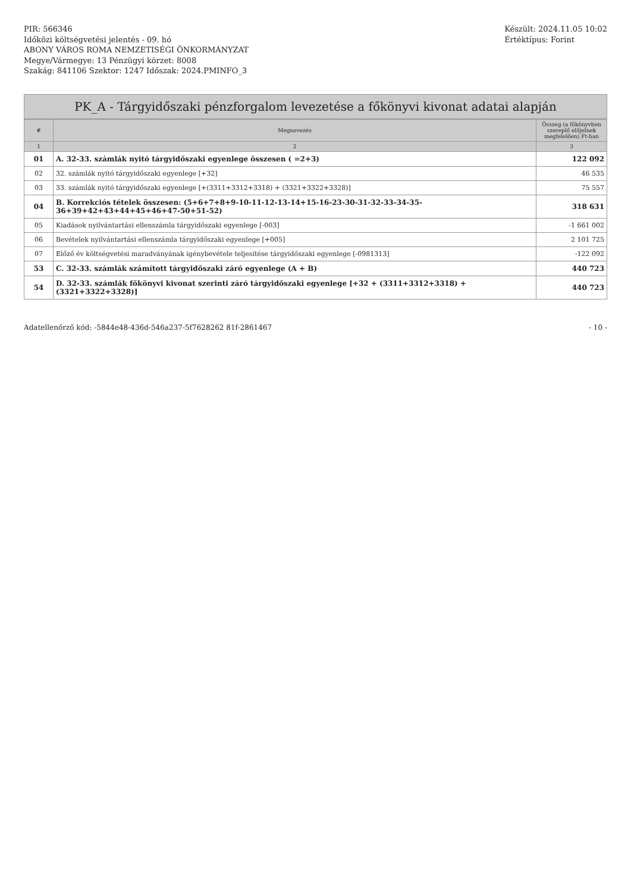PIR: 566346
Időközi költségvetési jelentés - 09. hó
ABONY VÁROS ROMA NEMZETISÉGI ÖNKORMÁNYZAT
Megye/Vármegye: 13 Pénzügyi körzet: 8008
Szakág: 841106 Szektor: 1247 Időszak: 2024.PMINFO_3
Készült: 2024.11.05 10:02
Értéktípus: Forint
PK_A - Tárgyidőszaki pénzforgalom levezetése a főkönyvi kivonat adatai alapján
| # | Megnevezés | Összeg (a főkönyvben szereplő előjelnek megfelelően) Ft-ban |
| --- | --- | --- |
| 1 | 2 | 3 |
| 01 | A. 32-33. számlák nyitó tárgyidőszaki egyenlege összesen ( =2+3) | 122 092 |
| 02 | 32. számlák nyitó tárgyidőszaki egyenlege [+32] | 46 535 |
| 03 | 33. számlák nyitó tárgyidőszaki egyenlege [+(3311+3312+3318) + (3321+3322+3328)] | 75 557 |
| 04 | B. Korrekciós tételek összesen: (5+6+7+8+9-10-11-12-13-14+15-16-23-30-31-32-33-34-35-36+39+42+43+44+45+46+47-50+51-52) | 318 631 |
| 05 | Kiadások nyilvántartási ellenszámla tárgyidőszaki egyenlege [-003] | -1 661 002 |
| 06 | Bevételek nyilvántartási ellenszámla tárgyidőszaki egyenlege [+005] | 2 101 725 |
| 07 | Előző év költségvetési maradványának igénybevétele teljesítése tárgyidőszaki egyenlege [-0981313] | -122 092 |
| 53 | C. 32-33. számlák számított tárgyidőszaki záró egyenlege (A + B) | 440 723 |
| 54 | D. 32-33. számlák főkönyvi kivonat szerinti záró tárgyidőszaki egyenlege [+32 + (3311+3312+3318) + (3321+3322+3328)] | 440 723 |
Adatellenőrző kód: -5844e48-436d-546a237-5f7628262 81f-2861467
- 10 -